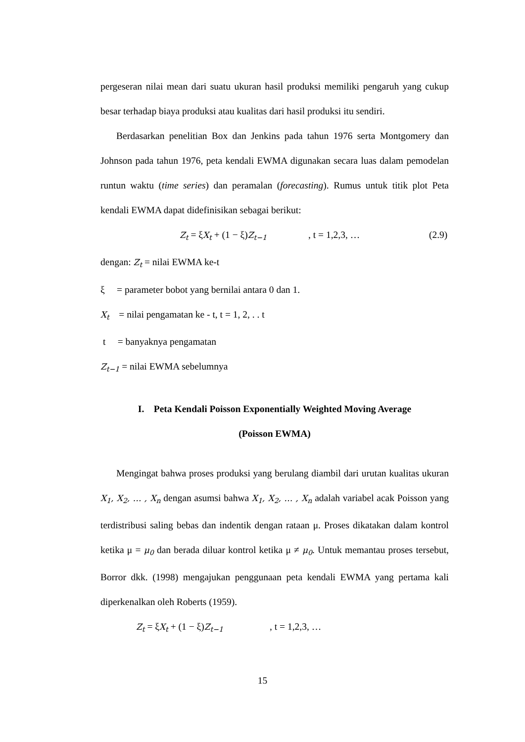pergeseran nilai mean dari suatu ukuran hasil produksi memiliki pengaruh yang cukup besar terhadap biaya produksi atau kualitas dari hasil produksi itu sendiri.
Berdasarkan penelitian Box dan Jenkins pada tahun 1976 serta Montgomery dan Johnson pada tahun 1976, peta kendali EWMA digunakan secara luas dalam pemodelan runtun waktu (time series) dan peramalan (forecasting). Rumus untuk titik plot Peta kendali EWMA dapat didefinisikan sebagai berikut:
Z<sub>t</sub> = ξX<sub>t</sub> + (1 − ξ)Z<sub>t−1</sub>, t = 1,2,3, … (2.9)
dengan: Z<sub>t</sub> = nilai EWMA ke-t
ξ = parameter bobot yang bernilai antara 0 dan 1.
X<sub>t</sub> = nilai pengamatan ke - t, t = 1, 2, . . t
t = banyaknya pengamatan
Z<sub>t−1</sub> = nilai EWMA sebelumnya
I. Peta Kendali Poisson Exponentially Weighted Moving Average
(Poisson EWMA)
Mengingat bahwa proses produksi yang berulang diambil dari urutan kualitas ukuran X<sub>1</sub>, X<sub>2</sub>, … , X<sub>n</sub> dengan asumsi bahwa X<sub>1</sub>, X<sub>2</sub>, … , X<sub>n</sub> adalah variabel acak Poisson yang terdistribusi saling bebas dan indentik dengan rataan μ. Proses dikatakan dalam kontrol ketika μ = μ<sub>0</sub> dan berada diluar kontrol ketika μ ≠ μ<sub>0</sub>. Untuk memantau proses tersebut, Borror dkk. (1998) mengajukan penggunaan peta kendali EWMA yang pertama kali diperkenalkan oleh Roberts (1959).
Z<sub>t</sub> = ξX<sub>t</sub> + (1 − ξ)Z<sub>t−1</sub>, t = 1,2,3, …
15